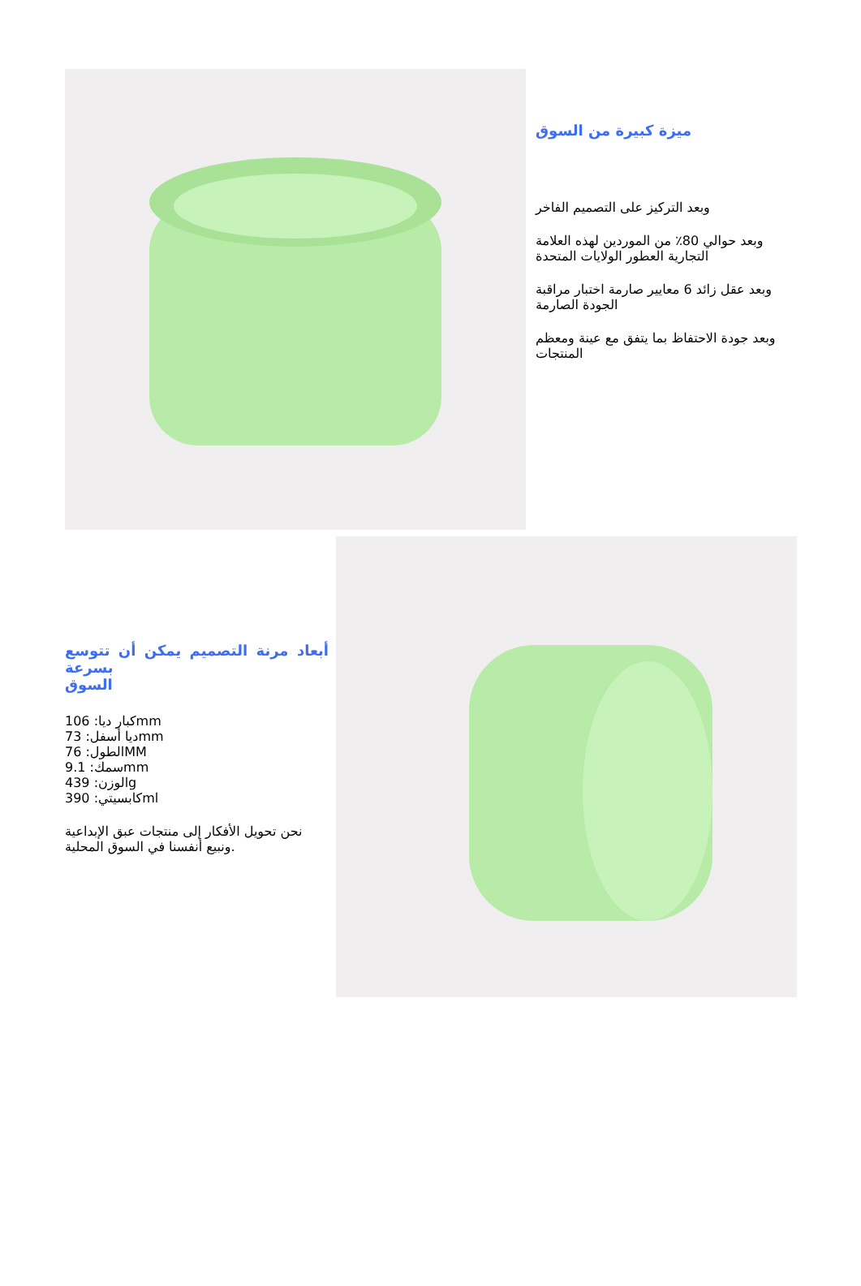ميزة كبيرة من السوق
وبعد التركيز على التصميم الفاخر
وبعد حوالي 80٪ من الموردين لهذه العلامة التجارية العطور الولايات المتحدة
وبعد عقل زائد 6 معايير صارمة اختبار مراقبة الجودة الصارمة
وبعد جودة الاحتفاظ بما يتفق مع عينة ومعظم المنتجات
أبعاد مرنة التصميم يمكن أن تتوسع بسرعة
السوق
كبار ديا: 106mm
ديا أسفل: 73mm
الطول: 76MM
سمك: 9.1mm
الوزن: 439g
كابسيتي: 390ml
نحن تحويل الأفكار إلى منتجات عبق الإبداعية ونبيع أنفسنا في السوق المحلية.